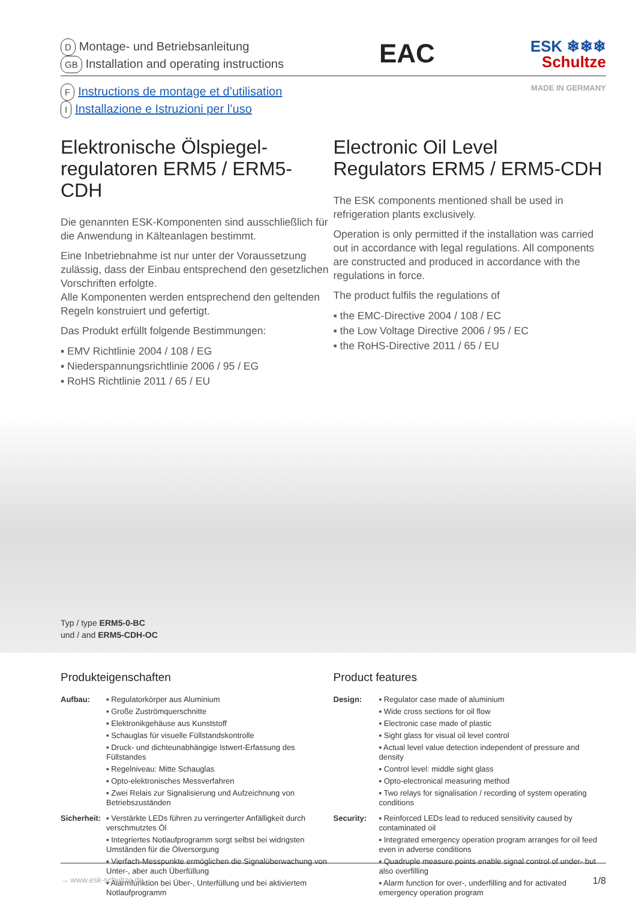D Montage- und Betriebsanleitung
GB Installation and operating instructions
EAC
ESK ❄❄❄
Schultze
F Instructions de montage et d’utilisation
I Installazione e Istruzioni per l’uso
MADE IN GERMANY
Elektronische Ölspiegel-
regulatoren ERM5 / ERM5-CDH
Die genannten ESK-Komponenten sind ausschließlich für die Anwendung in Kälteanlagen bestimmt.
Eine Inbetriebnahme ist nur unter der Voraussetzung zulässig, dass der Einbau entsprechend den gesetzlichen Vorschriften erfolgte.
Alle Komponenten werden entsprechend den geltenden Regeln konstruiert und gefertigt.
Das Produkt erfüllt folgende Bestimmungen:
▪ EMV Richtlinie 2004 / 108 / EG
▪ Niederspannungsrichtlinie 2006 / 95 / EG
▪ RoHS Richtlinie 2011 / 65 / EU
Electronic Oil Level
Regulators ERM5 / ERM5-CDH
The ESK components mentioned shall be used in refrigeration plants exclusively.
Operation is only permitted if the installation was carried out in accordance with legal regulations. All components are constructed and produced in accordance with the regulations in force.
The product fulfils the regulations of
▪ the EMC-Directive 2004 / 108 / EC
▪ the Low Voltage Directive 2006 / 95 / EC
▪ the RoHS-Directive 2011 / 65 / EU
Typ / type ERM5-0-BC
und / and ERM5-CDH-OC
Produkteigenschaften
Aufbau:
▪ Regulatorkörper aus Aluminium
▪ Große Zuströmquerschnitte
▪ Elektronikgehäuse aus Kunststoff
▪ Schauglas für visuelle Füllstandskontrolle
▪ Druck- und dichteunabhängige Istwert-Erfassung des Füllstandes
▪ Regelniveau: Mitte Schauglas
▪ Opto-elektronisches Messverfahren
▪ Zwei Relais zur Signalisierung und Aufzeichnung von Betriebszuständen
Sicherheit:
▪ Verstärkte LEDs führen zu verringerter Anfälligkeit durch verschmutztes Öl
▪ Integriertes Notlaufprogramm sorgt selbst bei widrigsten Umständen für die Ölversorgung
▪ Vierfach-Messpunkte ermöglichen die Signalüberwachung von Unter-, aber auch Überfüllung
▪ Alarmfunktion bei Über-, Unterfüllung und bei aktiviertem Notlaufprogramm
Product features
Design:
▪ Regulator case made of aluminium
▪ Wide cross sections for oil flow
▪ Electronic case made of plastic
▪ Sight glass for visual oil level control
▪ Actual level value detection independent of pressure and density
▪ Control level: middle sight glass
▪ Opto-electronical measuring method
▪ Two relays for signalisation / recording of system operating conditions
Security:
▪ Reinforced LEDs lead to reduced sensitivity caused by contaminated oil
▪ Integrated emergency operation program arranges for oil feed even in adverse conditions
▪ Quadruple measure points enable signal control of under- but also overfilling
▪ Alarm function for over-, underfilling and for activated emergency operation program
→ www.esk-schultze.de 1/8